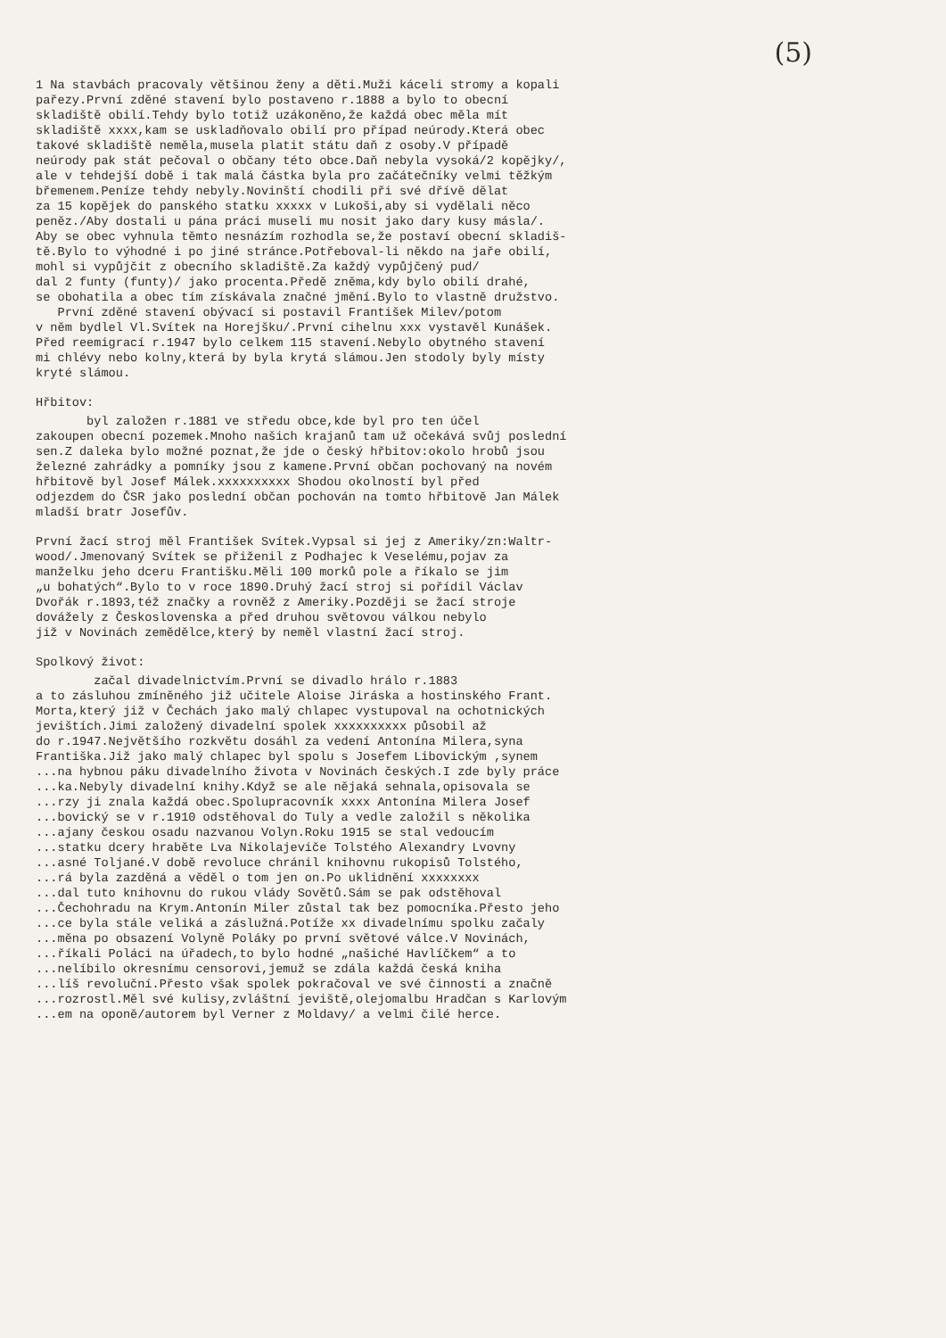(5)
1 Na stavbách pracovaly většinou ženy a děti.Muži káceli stromy a kopali
pařezy.První zděné stavení bylo postaveno r.1888 a bylo to obecní
skladiště obilí.Tehdy bylo totiž uzákoněno,že každá obec měla mít
skladiště xxxx,kam se uskladňovalo obilí pro případ neúrody.Která obec
takové skladiště neměla,musela platit státu daň z osoby.V případě
neúrody pak stát pečoval o občany této obce.Daň nebyla vysoká/2 kopějky/,
ale v tehdejší době i tak malá částka byla pro začátečníky velmi těžkým
břemenem.Peníze tehdy nebyly.Novinští chodili při své dřívě dělat
za 15 kopějek do panského statku xxxxx v Lukoši,aby si vydělali něco
peněz./Aby dostali u pána práci museli mu nosit jako dary kusy másla/.
Aby se obec vyhnula těmto nesnázím rozhodla se,že postaví obecní skladiš-
tě.Bylo to výhodné i po jiné stránce.Potřeboval-li někdo na jaře obilí,
mohl si vypůjčit z obecního skladiště.Za každý vypůjčený pud/
dal 2 funty (funty)/ jako procenta.Předě zněma,kdy bylo obilí drahé,
se obohatila a obec tím získávala značné jmění.Bylo to vlastně družstvo.
První zděné stavení obývací si postavil František Milev/potom
v něm bydlel Vl.Svítek na Horejšku/.První cihelnu xxx vystavěl Kunášek.
Před reemigrací r.1947 bylo celkem 115 stavení.Nebylo obytného stavení
mi chlévy nebo kolny,která by byla krytá slámou.Jen stodoly byly místy
kryté slámou.
Hřbitov:
byl založen r.1881 ve středu obce,kde byl pro ten účel
zakoupen obecní pozemek.Mnoho našich krajanů tam už očekává svůj poslední
sen.Z daleka bylo možné poznat,že jde o český hřbitov:okolo hrobů jsou
železné zahrádky a pomníky jsou z kamene.První občan pochovaný na novém
hřbitově byl Josef Málek.xxxxxxxxxx Shodou okolností byl před
odjezdem do ČSR jako poslední občan pochován na tomto hřbitově Jan Málek
mladší bratr Josefův.
První žací stroj měl František Svítek.Vypsal si jej z Ameriky/zn:Waltr-
wood/.Jmenovaný Svítek se přiženil z Podhajec k Veselému,pojav za
manželku jeho dceru Františku.Měli 100 morků pole a říkalo se jim
„u bohatých“.Bylo to v roce 1890.Druhý žací stroj si pořídil Václav
Dvořák r.1893,též značky a rovněž z Ameriky.Později se žací stroje
dovážely z Československa a před druhou světovou válkou nebylo
již v Novinách zemědělce,který by neměl vlastní žací stroj.
Spolkový život:
začal divadelnictvím.První se divadlo hrálo r.1883
a to zásluhou zmíněného již učitele Aloise Jiráska a hostinského Frant.
Morta,který již v Čechách jako malý chlapec vystupoval na ochotnických
jevištích.Jimi založený divadelní spolek xxxxxxxxxx působil až
do r.1947.Největšího rozkvětu dosáhl za vedení Antonína Milera,syna
Františka.Již jako malý chlapec byl spolu s Josefem Libovickým ,synem
...na hybnou páku divadelního života v Novinách českých.I zde byly práce
...ka.Nebyly divadelní knihy.Když se ale nějaká sehnala,opisovala se
...rzy ji znala každá obec.Spolupracovník xxxx Antonína Milera Josef
...bovický se v r.1910 odstěhoval do Tuly a vedle založil s několika
...ajany českou osadu nazvanou Volyn.Roku 1915 se stal vedoucím
...statku dcery hraběte Lva Nikolajeviče Tolstého Alexandry Lvovny
...asné Toljané.V době revoluce chránil knihovnu rukopisů Tolstého,
...rá byla zazděná a věděl o tom jen on.Po uklidnění xxxxxxxx
...dal tuto knihovnu do rukou vlády Sovětů.Sám se pak odstěhoval
...Čechohradu na Krym.Antonín Miler zůstal tak bez pomocníka.Přesto jeho
...ce byla stále veliká a záslužná.Potíže xx divadelnímu spolku začaly
...měna po obsazení Volyně Poláky po první světové válce.V Novinách,
...říkali Poláci na úřadech,to bylo hodné „našiché Havlíčkem“ a to
...nelíbilo okresnímu censorovi,jemuž se zdála každá česká kniha
...líš revoluční.Přesto však spolek pokračoval ve své činnosti a značně
...rozrostl.Měl své kulisy,zvláštní jeviště,olejomalbu Hradčan s Karlovým
...em na oponě/autorem byl Verner z Moldavy/ a velmi čilé herce.